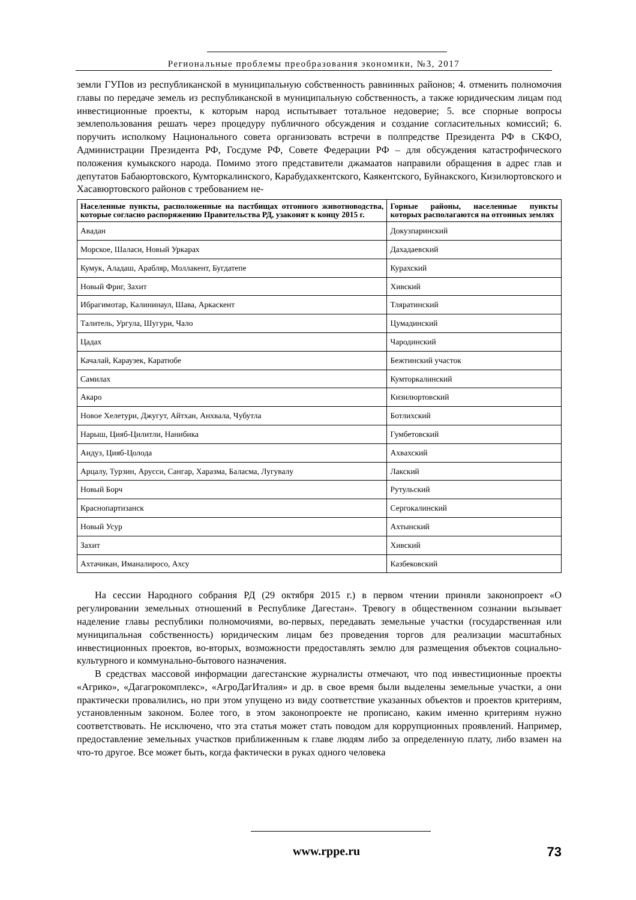Региональные проблемы преобразования экономики, №3, 2017
земли ГУПов из республиканской в муниципальную собственность равнинных районов; 4. отменить полномочия главы по передаче земель из республиканской в муниципальную собственность, а также юридическим лицам под инвестиционные проекты, к которым народ испытывает тотальное недоверие; 5. все спорные вопросы землепользования решать через процедуру публичного обсуждения и создание согласительных комиссий; 6. поручить исполкому Национального совета организовать встречи в полпредстве Президента РФ в СКФО, Администрации Президента РФ, Госдуме РФ, Совете Федерации РФ – для обсуждения катастрофического положения кумыкского народа. Помимо этого представители джамаатов направили обращения в адрес глав и депутатов Бабаюртовского, Кумторкалинского, Карабудахкентского, Каякентского, Буйнакского, Кизилюртовского и Хасавюртовского районов с требованием не-
| Населенные пункты, расположенные на пастбищах отгонного животноводства, которые согласно распоряжению Правительства РД, узаконят к концу 2015 г. | Горные районы, населенные пункты которых располагаются на отгонных землях |
| --- | --- |
| Авадан | Докузпаринский |
| Морское, Шаласи, Новый Уркарах | Дахадаевский |
| Кумук, Аладаш, Арабляр, Моллакент, Бугдатепе | Курахский |
| Новый Фриг, Захит | Хивский |
| Ибрагимотар, Калининаул, Шава, Аркаскент | Тляратинский |
| Талитель, Ургула, Шугури, Чало | Цумадинский |
| Цадах | Чародинский |
| Качалай, Караузек, Каратюбе | Бежтинский участок |
| Самилах | Кумторкалинский |
| Акаро | Кизилюртовский |
| Новое Хелетури, Джугут, Айтхан, Анхвала, Чубутла | Ботлихский |
| Нарыш, Цияб-Цилитли, Нанибика | Гумбетовский |
| Андуз, Цияб-Цолода | Ахвахский |
| Арцалу, Турзин, Арусси, Сангар, Харазма, Баласма, Лугувалу | Лакский |
| Новый Борч | Рутульский |
| Краснопартизанск | Сергокалинский |
| Новый Усур | Ахтынский |
| Захит | Хивский |
| Ахтачикан, Иманалиросо, Ахсу | Казбековский |
На сессии Народного собрания РД (29 октября 2015 г.) в первом чтении приняли законопроект «О регулировании земельных отношений в Республике Дагестан». Тревогу в общественном сознании вызывает наделение главы республики полномочиями, во-первых, передавать земельные участки (государственная или муниципальная собственность) юридическим лицам без проведения торгов для реализации масштабных инвестиционных проектов, во-вторых, возможности предоставлять землю для размещения объектов социально-культурного и коммунально-бытового назначения.
В средствах массовой информации дагестанские журналисты отмечают, что под инвестиционные проекты «Агрико», «Дагагрокомплекс», «АгроДагИталия» и др. в свое время были выделены земельные участки, а они практически провалились, но при этом упущено из виду соответствие указанных объектов и проектов критериям, установленным законом. Более того, в этом законопроекте не прописано, каким именно критериям нужно соответствовать. Не исключено, что эта статья может стать поводом для коррупционных проявлений. Например, предоставление земельных участков приближенным к главе людям либо за определенную плату, либо взамен на что-то другое. Все может быть, когда фактически в руках одного человека
www.rppe.ru 73